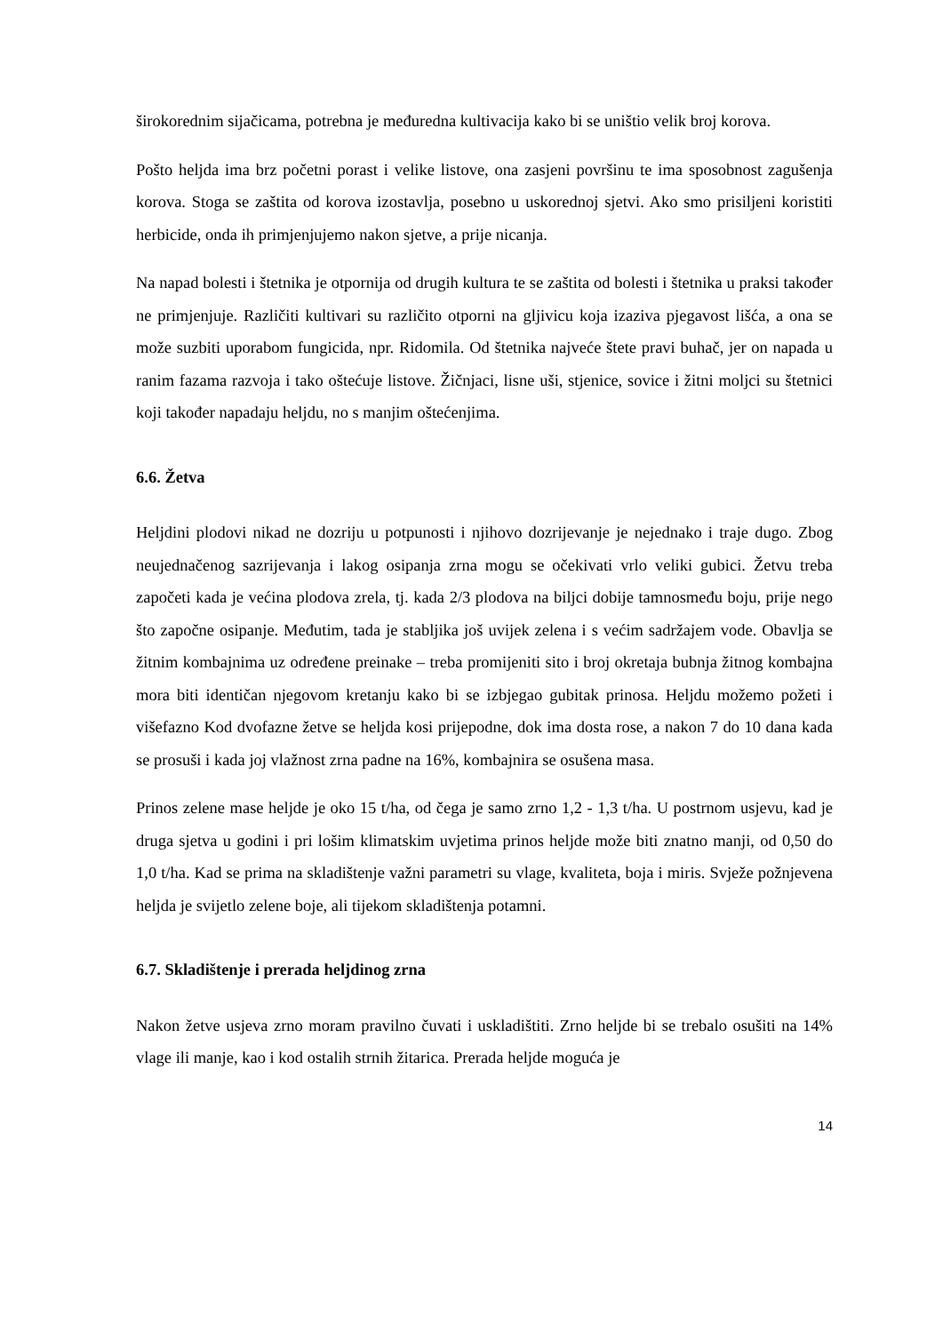širokorednim sijačicama, potrebna je međuredna kultivacija kako bi se uništio velik broj korova.
Pošto heljda ima brz početni porast i velike listove, ona zasjeni površinu te ima sposobnost zagušenja korova. Stoga se zaštita od korova izostavlja, posebno u uskorednoj sjetvi. Ako smo prisiljeni koristiti herbicide, onda ih primjenjujemo nakon sjetve, a prije nicanja.
Na napad bolesti i štetnika je otpornija od drugih kultura te se zaštita od bolesti i štetnika u praksi također ne primjenjuje. Različiti kultivari su različito otporni na gljivicu koja izaziva pjegavost lišća, a ona se može suzbiti uporabom fungicida, npr. Ridomila. Od štetnika najveće štete pravi buhač, jer on napada u ranim fazama razvoja i tako oštećuje listove. Žičnjaci, lisne uši, stjenice, sovice i žitni moljci su štetnici koji također napadaju heljdu, no s manjim oštećenjima.
6.6. Žetva
Heljdini plodovi nikad ne dozriju u potpunosti i njihovo dozrijevanje je nejednako i traje dugo. Zbog neujednačenog sazrijevanja i lakog osipanja zrna mogu se očekivati vrlo veliki gubici. Žetvu treba započeti kada je većina plodova zrela, tj. kada 2/3 plodova na biljci dobije tamnosmeđu boju, prije nego što započne osipanje. Međutim, tada je stabljika još uvijek zelena i s većim sadržajem vode. Obavlja se žitnim kombajnima uz određene preinake – treba promijeniti sito i broj okretaja bubnja žitnog kombajna mora biti identičan njegovom kretanju kako bi se izbjegao gubitak prinosa. Heljdu možemo požeti i višefazno Kod dvofazne žetve se heljda kosi prijepodne, dok ima dosta rose, a nakon 7 do 10 dana kada se prosuši i kada joj vlažnost zrna padne na 16%, kombajnira se osušena masa.
Prinos zelene mase heljde je oko 15 t/ha, od čega je samo zrno 1,2 - 1,3 t/ha. U postrnom usjevu, kad je druga sjetva u godini i pri lošim klimatskim uvjetima prinos heljde može biti znatno manji, od 0,50 do 1,0 t/ha. Kad se prima na skladištenje važni parametri su vlage, kvaliteta, boja i miris. Svježe požnjevena heljda je svijetlo zelene boje, ali tijekom skladištenja potamni.
6.7. Skladištenje i prerada heljdinog zrna
Nakon žetve usjeva zrno moram pravilno čuvati i uskladištiti. Zrno heljde bi se trebalo osušiti na 14% vlage ili manje, kao i kod ostalih strnih žitarica. Prerada heljde moguća je
14